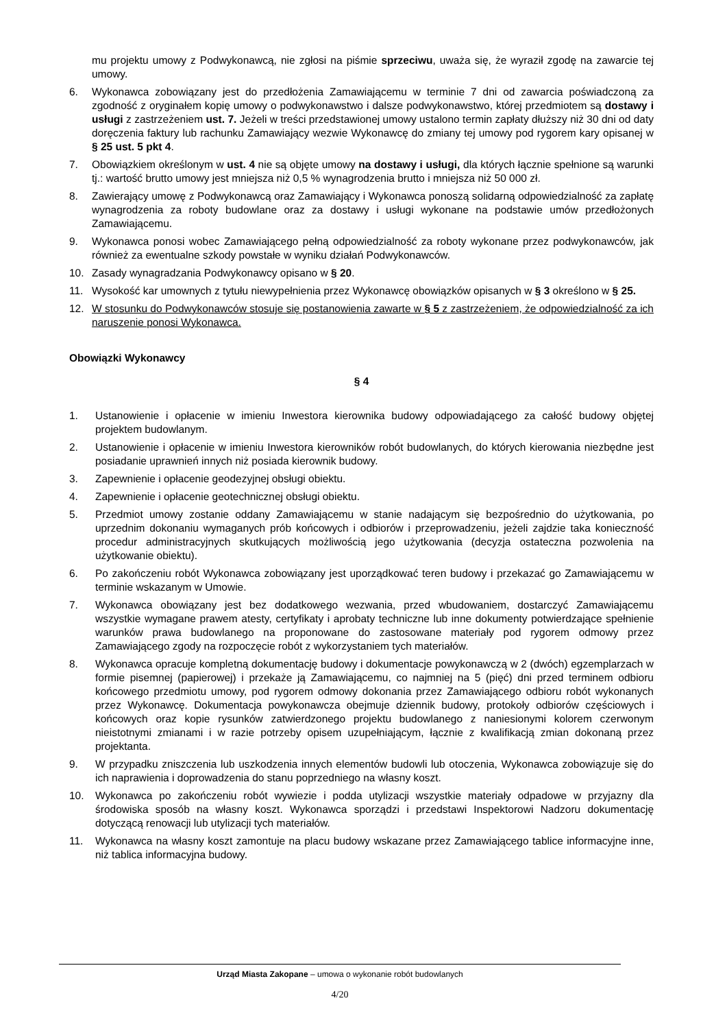mu projektu umowy z Podwykonawcą, nie zgłosi na piśmie sprzeciwu, uważa się, że wyraził zgodę na zawarcie tej umowy.
6. Wykonawca zobowiązany jest do przedłożenia Zamawiającemu w terminie 7 dni od zawarcia poświadczoną za zgodność z oryginałem kopię umowy o podwykonawstwo i dalsze podwykonawstwo, której przedmiotem są dostawy i usługi z zastrzeżeniem ust. 7. Jeżeli w treści przedstawionej umowy ustalono termin zapłaty dłuższy niż 30 dni od daty doręczenia faktury lub rachunku Zamawiający wezwie Wykonawcę do zmiany tej umowy pod rygorem kary opisanej w § 25 ust. 5 pkt 4.
7. Obowiązkiem określonym w ust. 4 nie są objęte umowy na dostawy i usługi, dla których łącznie spełnione są warunki tj.: wartość brutto umowy jest mniejsza niż 0,5 % wynagrodzenia brutto i mniejsza niż 50 000 zł.
8. Zawierający umowę z Podwykonawcą oraz Zamawiający i Wykonawca ponoszą solidarną odpowiedzialność za zapłatę wynagrodzenia za roboty budowlane oraz za dostawy i usługi wykonane na podstawie umów przedłożonych Zamawiającemu.
9. Wykonawca ponosi wobec Zamawiającego pełną odpowiedzialność za roboty wykonane przez podwykonawców, jak również za ewentualne szkody powstałe w wyniku działań Podwykonawców.
10. Zasady wynagradzania Podwykonawcy opisano w § 20.
11. Wysokość kar umownych z tytułu niewypełnienia przez Wykonawcę obowiązków opisanych w § 3 określono w § 25.
12. W stosunku do Podwykonawców stosuje się postanowienia zawarte w § 5 z zastrzeżeniem, że odpowiedzialność za ich naruszenie ponosi Wykonawca.
Obowiązki Wykonawcy
§ 4
1. Ustanowienie i opłacenie w imieniu Inwestora kierownika budowy odpowiadającego za całość budowy objętej projektem budowlanym.
2. Ustanowienie i opłacenie w imieniu Inwestora kierowników robót budowlanych, do których kierowania niezbędne jest posiadanie uprawnień innych niż posiada kierownik budowy.
3. Zapewnienie i opłacenie geodezyjnej obsługi obiektu.
4. Zapewnienie i opłacenie geotechnicznej obsługi obiektu.
5. Przedmiot umowy zostanie oddany Zamawiającemu w stanie nadającym się bezpośrednio do użytkowania, po uprzednim dokonaniu wymaganych prób końcowych i odbiorów i przeprowadzeniu, jeżeli zajdzie taka konieczność procedur administracyjnych skutkujących możliwością jego użytkowania (decyzja ostateczna pozwolenia na użytkowanie obiektu).
6. Po zakończeniu robót Wykonawca zobowiązany jest uporządkować teren budowy i przekazać go Zamawiającemu w terminie wskazanym w Umowie.
7. Wykonawca obowiązany jest bez dodatkowego wezwania, przed wbudowaniem, dostarczyć Zamawiającemu wszystkie wymagane prawem atesty, certyfikaty i aprobaty techniczne lub inne dokumenty potwierdzające spełnienie warunków prawa budowlanego na proponowane do zastosowane materiały pod rygorem odmowy przez Zamawiającego zgody na rozpoczęcie robót z wykorzystaniem tych materiałów.
8. Wykonawca opracuje kompletną dokumentację budowy i dokumentacje powykonawczą w 2 (dwóch) egzemplarzach w formie pisemnej (papierowej) i przekaże ją Zamawiającemu, co najmniej na 5 (pięć) dni przed terminem odbioru końcowego przedmiotu umowy, pod rygorem odmowy dokonania przez Zamawiającego odbioru robót wykonanych przez Wykonawcę. Dokumentacja powykonawcza obejmuje dziennik budowy, protokoły odbiorów częściowych i końcowych oraz kopie rysunków zatwierdzonego projektu budowlanego z naniesionymi kolorem czerwonym nieistotnymi zmianami i w razie potrzeby opisem uzupełniającym, łącznie z kwalifikacją zmian dokonaną przez projektanta.
9. W przypadku zniszczenia lub uszkodzenia innych elementów budowli lub otoczenia, Wykonawca zobowiązuje się do ich naprawienia i doprowadzenia do stanu poprzedniego na własny koszt.
10. Wykonawca po zakończeniu robót wywiezie i podda utylizacji wszystkie materiały odpadowe w przyjazny dla środowiska sposób na własny koszt. Wykonawca sporządzi i przedstawi Inspektorowi Nadzoru dokumentację dotyczącą renowacji lub utylizacji tych materiałów.
11. Wykonawca na własny koszt zamontuje na placu budowy wskazane przez Zamawiającego tablice informacyjne inne, niż tablica informacyjna budowy.
Urząd Miasta Zakopane – umowa o wykonanie robót budowlanych
4/20